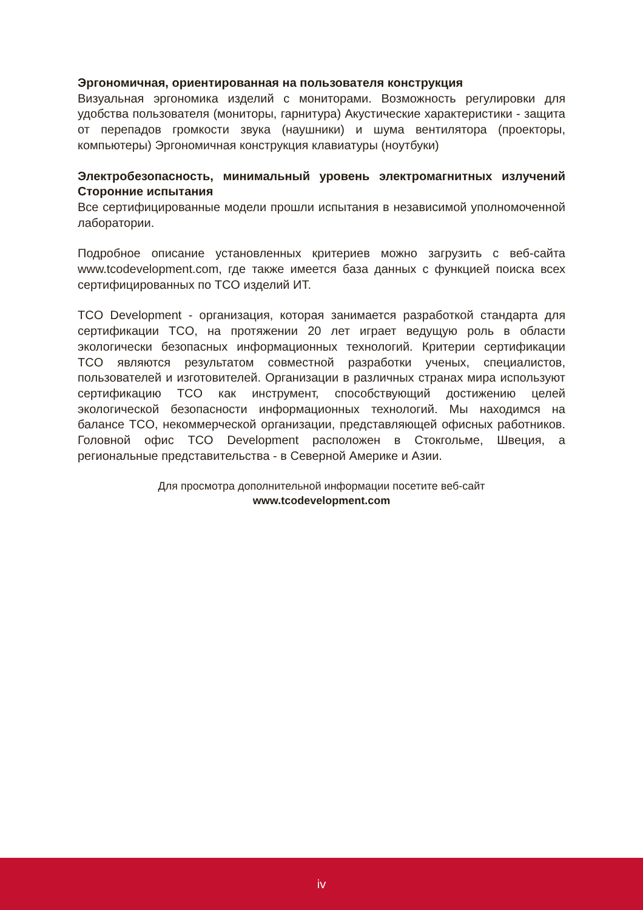Эргономичная, ориентированная на пользователя конструкция
Визуальная эргономика изделий с мониторами. Возможность регулировки для удобства пользователя (мониторы, гарнитура) Акустические характеристики - защита от перепадов громкости звука (наушники) и шума вентилятора (проекторы, компьютеры) Эргономичная конструкция клавиатуры (ноутбуки)
Электробезопасность, минимальный уровень электромагнитных излучений Сторонние испытания
Все сертифицированные модели прошли испытания в независимой уполномоченной лаборатории.
Подробное описание установленных критериев можно загрузить с веб-сайта www.tcodevelopment.com, где также имеется база данных с функцией поиска всех сертифицированных по TCO изделий ИТ.
TCO Development - организация, которая занимается разработкой стандарта для сертификации TCO, на протяжении 20 лет играет ведущую роль в области экологически безопасных информационных технологий. Критерии сертификации TCO являются результатом совместной разработки ученых, специалистов, пользователей и изготовителей. Организации в различных странах мира используют сертификацию TCO как инструмент, способствующий достижению целей экологической безопасности информационных технологий. Мы находимся на балансе TCO, некоммерческой организации, представляющей офисных работников. Головной офис TCO Development расположен в Стокгольме, Швеция, а региональные представительства - в Северной Америке и Азии.
Для просмотра дополнительной информации посетите веб-сайт
www.tcodevelopment.com
iv